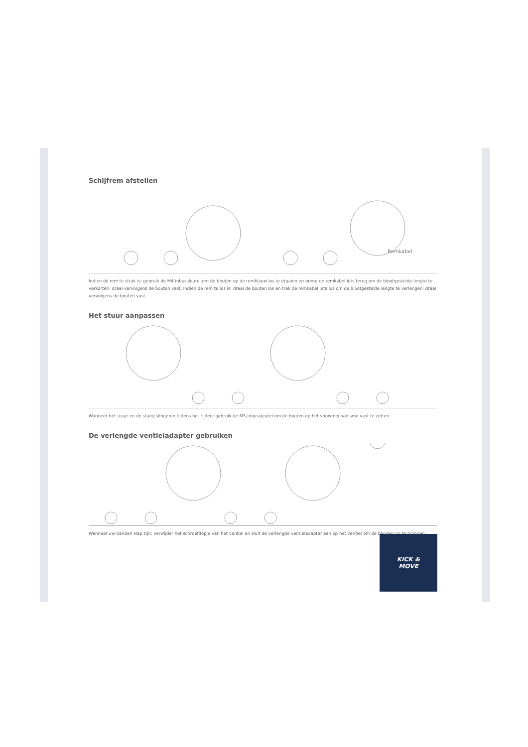Schijfrem afstellen
Remkabel
Indien de rem te strak is: gebruik de M4-inbussleutel om de bouten op de remklauw los te draaien en breng de remkabel iets terug om de blootgestelde lengte te verkorten; draai vervolgens de bouten vast. Indien de rem te los is: draai de bouten los en trek de remkabel iets los om de blootgestelde lengte te verlengen; draai vervolgens de bouten vast.
Het stuur aanpassen
Wanneer het stuur en de stang slingeren tijdens het rijden: gebruik de M5-inbussleutel om de bouten op het vouwmechanisme vast te zetten.
De verlengde ventieladapter gebruiken
Wanneer uw banden slap zijn: verwijder het schroefdopje van het ventiel en sluit de verlengde ventieladapter aan op het ventiel om de banden op te pompen.
KICK &
MOVE